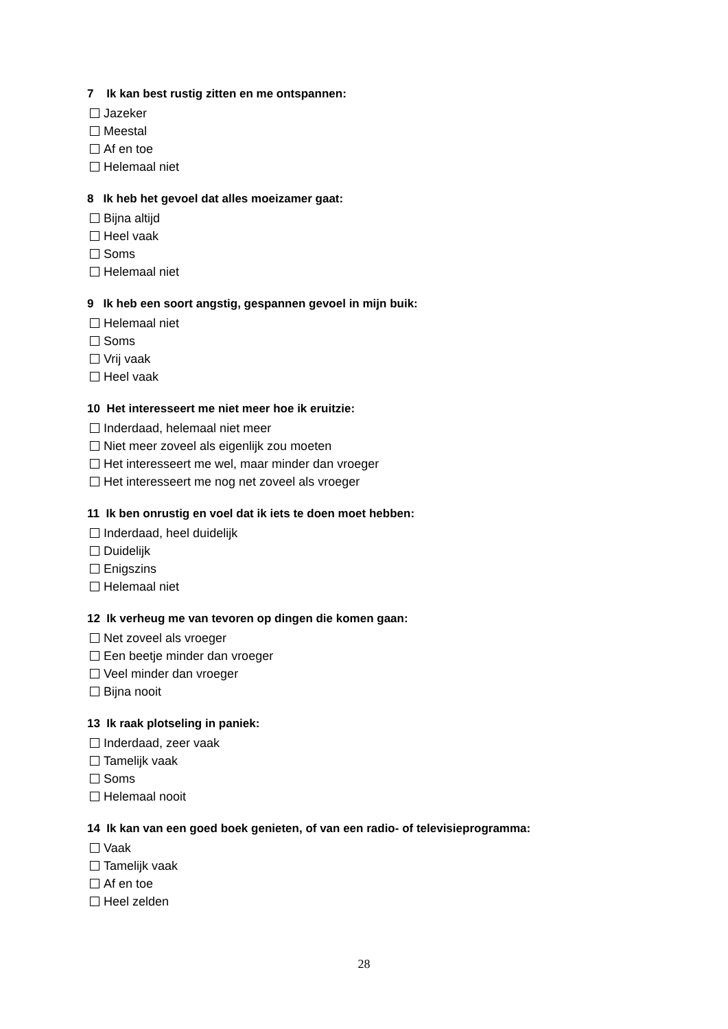7 Ik kan best rustig zitten en me ontspannen:
Jazeker
Meestal
Af en toe
Helemaal niet
8 Ik heb het gevoel dat alles moeizamer gaat:
Bijna altijd
Heel vaak
Soms
Helemaal niet
9 Ik heb een soort angstig, gespannen gevoel in mijn buik:
Helemaal niet
Soms
Vrij vaak
Heel vaak
10 Het interesseert me niet meer hoe ik eruitzie:
Inderdaad, helemaal niet meer
Niet meer zoveel als eigenlijk zou moeten
Het interesseert me wel, maar minder dan vroeger
Het interesseert me nog net zoveel als vroeger
11 Ik ben onrustig en voel dat ik iets te doen moet hebben:
Inderdaad, heel duidelijk
Duidelijk
Enigszins
Helemaal niet
12 Ik verheug me van tevoren op dingen die komen gaan:
Net zoveel als vroeger
Een beetje minder dan vroeger
Veel minder dan vroeger
Bijna nooit
13 Ik raak plotseling in paniek:
Inderdaad, zeer vaak
Tamelijk vaak
Soms
Helemaal nooit
14 Ik kan van een goed boek genieten, of van een radio- of televisieprogramma:
Vaak
Tamelijk vaak
Af en toe
Heel zelden
28